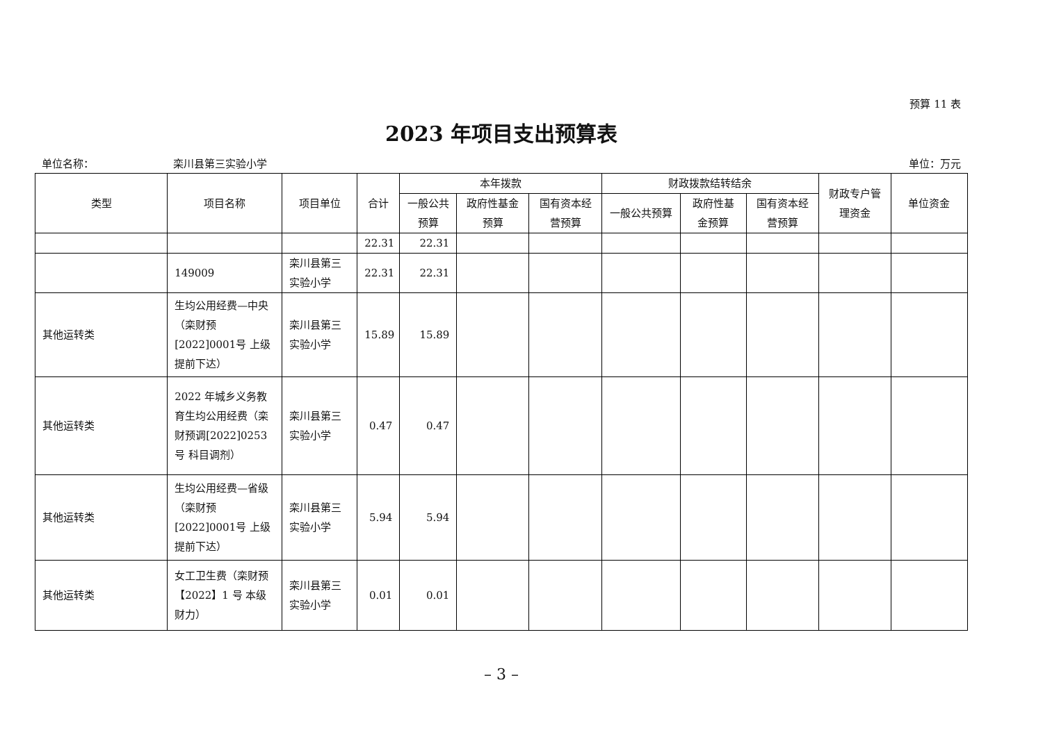预算 11 表
2023 年项目支出预算表
单位名称： 栾川县第三实验小学 单位：万元
| 类型 | 项目名称 | 项目单位 | 合计 | 本年拨款 | | | 财政拨款结转结余 | | | 财政专户管理资金 | 单位资金 |
| --- | --- | --- | --- | --- | --- | --- | --- | --- | --- | --- | --- |
| | | | | 一般公共预算 | 政府性基金预算 | 国有资本经营预算 | 一般公共预算 | 政府性基金预算 | 国有资本经营预算 | | |
| | | | 22.31 | 22.31 | | | | | | | |
| | 149009 | 栾川县第三实验小学 | 22.31 | 22.31 | | | | | | | |
| 其他运转类 | 生均公用经费—中央（栾财预[2022]0001号 上级提前下达） | 栾川县第三实验小学 | 15.89 | 15.89 | | | | | | | |
| 其他运转类 | 2022 年城乡义务教育生均公用经费（栾财预调[2022]0253号 科目调剂） | 栾川县第三实验小学 | 0.47 | 0.47 | | | | | | | |
| 其他运转类 | 生均公用经费—省级（栾财预[2022]0001号 上级提前下达） | 栾川县第三实验小学 | 5.94 | 5.94 | | | | | | | |
| 其他运转类 | 女工卫生费（栾财预【2022】1 号 本级财力） | 栾川县第三实验小学 | 0.01 | 0.01 | | | | | | | |
– 3 –